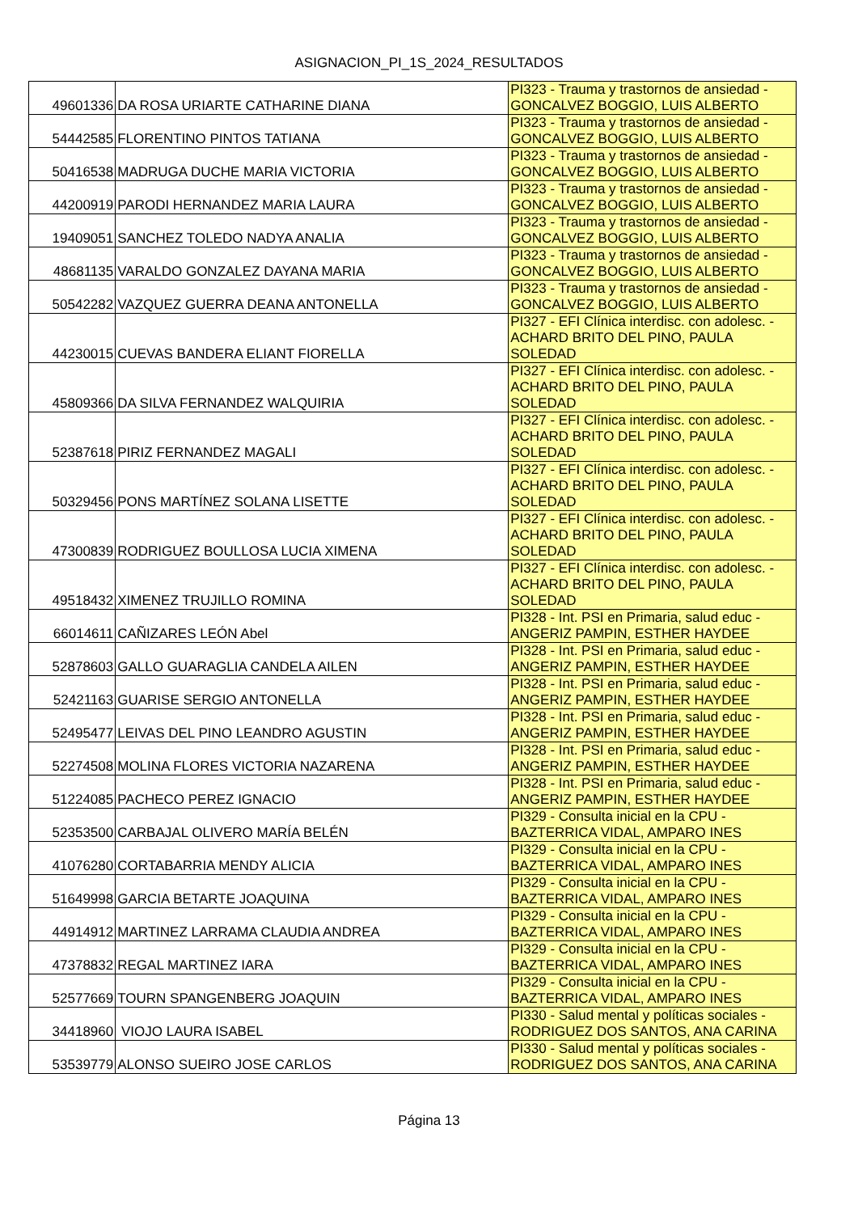ASIGNACION_PI_1S_2024_RESULTADOS
| 49601336 | DA ROSA URIARTE CATHARINE DIANA | PI323 - Trauma y trastornos de ansiedad - GONCALVEZ BOGGIO, LUIS ALBERTO |
| 54442585 | FLORENTINO PINTOS TATIANA | PI323 - Trauma y trastornos de ansiedad - GONCALVEZ BOGGIO, LUIS ALBERTO |
| 50416538 | MADRUGA DUCHE MARIA VICTORIA | PI323 - Trauma y trastornos de ansiedad - GONCALVEZ BOGGIO, LUIS ALBERTO |
| 44200919 | PARODI HERNANDEZ MARIA LAURA | PI323 - Trauma y trastornos de ansiedad - GONCALVEZ BOGGIO, LUIS ALBERTO |
| 19409051 | SANCHEZ TOLEDO NADYA ANALIA | PI323 - Trauma y trastornos de ansiedad - GONCALVEZ BOGGIO, LUIS ALBERTO |
| 48681135 | VARALDO GONZALEZ DAYANA MARIA | PI323 - Trauma y trastornos de ansiedad - GONCALVEZ BOGGIO, LUIS ALBERTO |
| 50542282 | VAZQUEZ GUERRA DEANA ANTONELLA | PI323 - Trauma y trastornos de ansiedad - GONCALVEZ BOGGIO, LUIS ALBERTO |
| 44230015 | CUEVAS BANDERA ELIANT FIORELLA | PI327 - EFI Clínica interdisc. con adolesc. - ACHARD BRITO DEL PINO, PAULA SOLEDAD |
| 45809366 | DA SILVA FERNANDEZ WALQUIRIA | PI327 - EFI Clínica interdisc. con adolesc. - ACHARD BRITO DEL PINO, PAULA SOLEDAD |
| 52387618 | PIRIZ FERNANDEZ MAGALI | PI327 - EFI Clínica interdisc. con adolesc. - ACHARD BRITO DEL PINO, PAULA SOLEDAD |
| 50329456 | PONS MARTÍNEZ SOLANA LISETTE | PI327 - EFI Clínica interdisc. con adolesc. - ACHARD BRITO DEL PINO, PAULA SOLEDAD |
| 47300839 | RODRIGUEZ BOULLOSA LUCIA XIMENA | PI327 - EFI Clínica interdisc. con adolesc. - ACHARD BRITO DEL PINO, PAULA SOLEDAD |
| 49518432 | XIMENEZ TRUJILLO ROMINA | PI327 - EFI Clínica interdisc. con adolesc. - ACHARD BRITO DEL PINO, PAULA SOLEDAD |
| 66014611 | CAÑIZARES LEÓN Abel | PI328 - Int. PSI en Primaria, salud educ - ANGERIZ PAMPIN, ESTHER HAYDEE |
| 52878603 | GALLO GUARAGLIA CANDELA AILEN | PI328 - Int. PSI en Primaria, salud educ - ANGERIZ PAMPIN, ESTHER HAYDEE |
| 52421163 | GUARISE SERGIO ANTONELLA | PI328 - Int. PSI en Primaria, salud educ - ANGERIZ PAMPIN, ESTHER HAYDEE |
| 52495477 | LEIVAS DEL PINO LEANDRO AGUSTIN | PI328 - Int. PSI en Primaria, salud educ - ANGERIZ PAMPIN, ESTHER HAYDEE |
| 52274508 | MOLINA FLORES VICTORIA NAZARENA | PI328 - Int. PSI en Primaria, salud educ - ANGERIZ PAMPIN, ESTHER HAYDEE |
| 51224085 | PACHECO PEREZ IGNACIO | PI328 - Int. PSI en Primaria, salud educ - ANGERIZ PAMPIN, ESTHER HAYDEE |
| 52353500 | CARBAJAL OLIVERO MARÍA BELÉN | PI329 - Consulta inicial en la CPU - BAZTERRICA VIDAL, AMPARO INES |
| 41076280 | CORTABARRIA MENDY ALICIA | PI329 - Consulta inicial en la CPU - BAZTERRICA VIDAL, AMPARO INES |
| 51649998 | GARCIA BETARTE JOAQUINA | PI329 - Consulta inicial en la CPU - BAZTERRICA VIDAL, AMPARO INES |
| 44914912 | MARTINEZ LARRAMA CLAUDIA ANDREA | PI329 - Consulta inicial en la CPU - BAZTERRICA VIDAL, AMPARO INES |
| 47378832 | REGAL MARTINEZ IARA | PI329 - Consulta inicial en la CPU - BAZTERRICA VIDAL, AMPARO INES |
| 52577669 | TOURN SPANGENBERG JOAQUIN | PI329 - Consulta inicial en la CPU - BAZTERRICA VIDAL, AMPARO INES |
| 34418960 | VIOJO LAURA ISABEL | PI330 - Salud mental y políticas sociales - RODRIGUEZ DOS SANTOS, ANA CARINA |
| 53539779 | ALONSO SUEIRO JOSE CARLOS | PI330 - Salud mental y políticas sociales - RODRIGUEZ DOS SANTOS, ANA CARINA |
Página 13